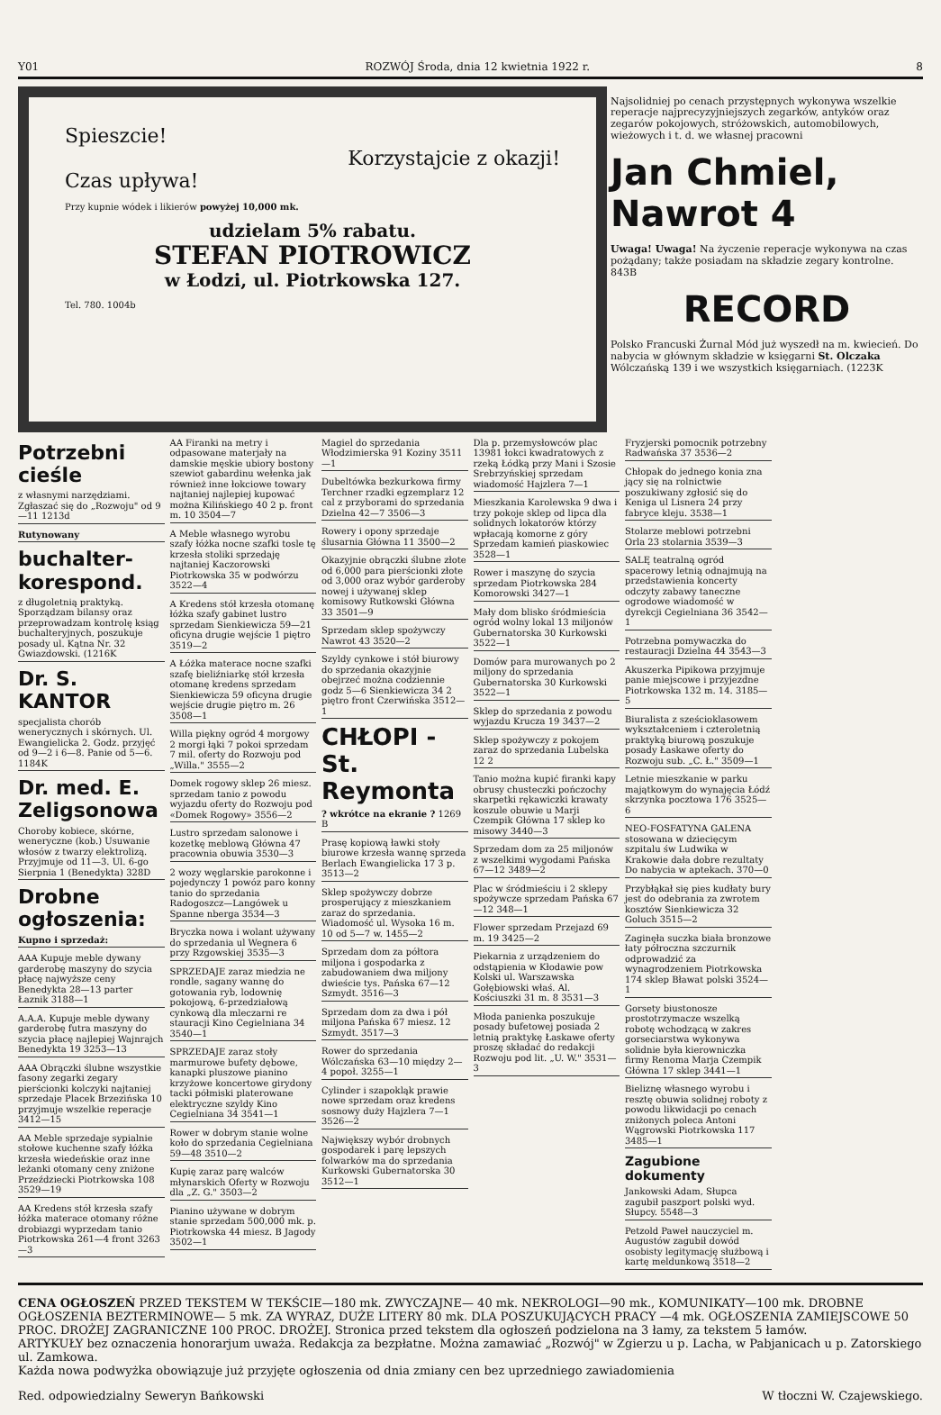Y01 ROZWÓJ Środa, dnia 12 kwietnia 1922 r. 8
Spieszcie!
Korzystajcie z okazji!
Czas upływa!
Przy kupnie wódek i likierów powyżej 10,000 mk.
udzielam 5% rabatu.
STEFAN PIOTROWICZ
w Łodzi, ul. Piotrkowska 127.
Tel. 780. 1004b
Najsolidniej po cenach przystępnych wykonywa wszelkie reperacje najprecyzyjniejszych zegarków, antyków oraz zegarów pokojowych, stróżowskich, automobilowych, wieżowych i t. d. we własnej pracowni
Jan Chmiel, Nawrot 4
Uwaga! Uwaga! Na życzenie reperacje wykonywa na czas pożądany; także posiadam na składzie zegary kontrolne. 843B
RECORD
Polsko Francuski Żurnal Mód już wyszedł na m. kwiecień. Do nabycia w głównym składzie w księgarni St. Olczaka Wólczańską 139 i we wszystkich księgarniach. (1223K
Potrzebni cieśle
z własnymi narzędziami. Zgłaszać się do „Rozwoju" od 9—11 1213d
Rutynowany
buchalter-korespond.
z długoletnią praktyką. Sporządzam bilansy oraz przeprowadzam kontrolę ksiąg buchalteryjnych, poszukuje posady ul. Kątna Nr. 32 Gwiazdowski. (1216K
Dr. S. KANTOR
specjalista chorób wenerycznych i skórnych. Ul. Ewangielicka 2. Godz. przyjęć od 9—2 i 6—8. Panie od 5—6. 1184K
Dr. med. E. Zeligsonowa
Choroby kobiece, skórne, weneryczne (kob.) Usuwanie włosów z twarzy elektrolizą. Przyjmuje od 11—3. Ul. 6-go Sierpnia 1 (Benedykta) 328D
Drobne ogłoszenia:
Kupno i sprzedaż:
AAA Kupuje meble dywany garderobę maszyny do szycia płacę najwyższe ceny Benedykta 28—13 parter Łaznik 3188—1
A.A.A. Kupuje meble dywany garderobę futra maszyny do szycia płacę najlepiej Wajnrajch Benedykta 19 3253—13
AAA Obrączki ślubne wszystkie fasony zegarki zegary pierścionki kolczyki najtaniej sprzedaje Placek Brzezińska 10 przyjmuje wszelkie reperacje 3412—15
AA Meble sprzedaje sypialnie stołowe kuchenne szafy łóżka krzesła wiedeńskie oraz inne leżanki otomany ceny zniżone Przeździecki Piotrkowska 108 3529—19
AA Kredens stół krzesła szafy łóżka materace otomany różne drobiazgi wyprzedam tanio Piotrkowska 261—4 front 3263—3
AA Firanki na metry i odpasowane materjały na damskie męskie ubiory bostony szewiot gabardinu wełenka jak również inne łokciowe towary najtaniej najlepiej kupować można Kilińskiego 40 2 p. front m. 10 3504—7
A Meble własnego wyrobu szafy łóżka nocne szafki tosle tę krzesła stoliki sprzedaję najtaniej Kaczorowski Piotrkowska 35 w podwórzu 3522—4
A Kredens stół krzesła otomanę łóżka szafy gabinet lustro sprzedam Sienkiewicza 59—21 oficyna drugie wejście 1 piętro 3519—2
A Łóżka materace nocne szafki szafę bieliźniarkę stół krzesła otomanę kredens sprzedam Sienkiewicza 59 oficyna drugie wejście drugie piętro m. 26 3508—1
Willa piękny ogród 4 morgowy 2 morgi łąki 7 pokoi sprzedam 7 mil. oferty do Rozwoju pod „Willa." 3555—2
Domek rogowy sklep 26 miesz. sprzedam tanio z powodu wyjazdu oferty do Rozwoju pod «Domek Rogowy» 3556—2
Lustro sprzedam salonowe i kozetkę meblową Główna 47 pracownia obuwia 3530—3
2 wozy węglarskie parokonne i pojedynczy 1 powóz paro konny tanio do sprzedania Radogoszcz—Langówek u Spanne nberga 3534—3
Bryczka nowa i wolant używany do sprzedania ul Wegnera 6 przy Rzgowskiej 3535—3
SPRZEDAJE zaraz miedzia ne rondle, sagany wannę do gotowania ryb, lodownię pokojową, 6-przedziałową cynkową dla mleczarni re stauracji Kino Cegielniana 34 3540—1
SPRZEDAJE zaraz stoły marmurowe bufety dębowe, kanapki pluszowe pianino krzyżowe koncertowe girydony tacki półmiski platerowane elektryczne szyldy Kino Cegielniana 34 3541—1
Rower w dobrym stanie wolne koło do sprzedania Cegielniana 59—48 3510—2
Kupię zaraz parę walców młynarskich Oferty w Rozwoju dla „Z. G." 3503—2
Pianino używane w dobrym stanie sprzedam 500,000 mk. p. Piotrkowska 44 miesz. B Jagody 3502—1
Magiel do sprzedania Włodzimierska 91 Koziny 3511—1
Dubeltówka bezkurkowa firmy Terchner rzadki egzemplarz 12 cal z przyborami do sprzedania Dzielna 42—7 3506—3
Rowery i opony sprzedaje ślusarnia Główna 11 3500—2
Okazyjnie obrączki ślubne złote od 6,000 para pierścionki złote od 3,000 oraz wybór garderoby nowej i używanej sklep komisowy Rutkowski Główna 33 3501—9
Sprzedam sklep spożywczy Nawrot 43 3520—2
Szyldy cynkowe i stół biurowy do sprzedania okazyjnie obejrzeć można codziennie godz 5—6 Sienkiewicza 34 2 piętro front Czerwińska 3512—1
CHŁOPI - St. Reymonta
? wkrótce na ekranie ? 1269 B
Prasę kopiową ławki stoły biurowe krzesła wannę sprzeda Berlach Ewangielicka 17 3 p. 3513—2
Sklep spożywczy dobrze prosperujący z mieszkaniem zaraz do sprzedania. Wiadomość ul. Wysoka 16 m. 10 od 5—7 w. 1455—2
Sprzedam dom za półtora miljona i gospodarka z zabudowaniem dwa miljony dwieście tys. Pańska 67—12 Szmydt. 3516—3
Sprzedam dom za dwa i pół miljona Pańska 67 miesz. 12 Szmydt. 3517—3
Rower do sprzedania Wólczańska 63—10 między 2—4 popoł. 3255—1
Cylinder i szapokląk prawie nowe sprzedam oraz kredens sosnowy duży Hajzlera 7—1 3526—2
Największy wybór drobnych gospodarek i parę lepszych folwarków ma do sprzedania Kurkowski Gubernatorska 30 3512—1
Dla p. przemysłowców plac 13981 łokci kwadratowych z rzeką Łódką przy Mani i Szosie Srebrzyńskiej sprzedam wiadomość Hajzlera 7—1
Mieszkania Karolewska 9 dwa i trzy pokoje sklep od lipca dla solidnych lokatorów którzy wpłacają komorne z góry Sprzedam kamień piaskowiec 3528—1
Rower i maszynę do szycia sprzedam Piotrkowska 284 Komorowski 3427—1
Mały dom blisko śródmieścia ogród wolny lokal 13 miljonów Gubernatorska 30 Kurkowski 3522—1
Domów para murowanych po 2 miljony do sprzedania Gubernatorska 30 Kurkowski 3522—1
Sklep do sprzedania z powodu wyjazdu Krucza 19 3437—2
Sklep spożywczy z pokojem zaraz do sprzedania Lubelska 12 2
Tanio można kupić firanki kapy obrusy chusteczki pończochy skarpetki rękawiczki krawaty koszule obuwie u Marji Czempik Główna 17 sklep ko misowy 3440—3
Sprzedam dom za 25 miljonów z wszelkimi wygodami Pańska 67—12 3489—2
Plac w śródmieściu i 2 sklepy spożywcze sprzedam Pańska 67—12 348—1
Flower sprzedam Przejazd 69 m. 19 3425—2
Piekarnia z urządzeniem do odstąpienia w Kłodawie pow Kolski ul. Warszawska Gołębiowski właś. Al. Kościuszki 31 m. 8 3531—3
Młoda panienka poszukuje posady bufetowej posiada 2 letnią praktykę Łaskawe oferty proszę składać do redakcji Rozwoju pod lit. „U. W." 3531—3
Fryzjerski pomocnik potrzebny Radwańska 37 3536—2
Chłopak do jednego konia zna jący się na rolnictwie poszukiwany zgłosić się do Keniga ul Lisnera 24 przy fabryce kleju. 3538—1
Stolarze meblowi potrzebni Orla 23 stolarnia 3539—3
SALĘ teatralną ogród spacerowy letnią odnajmują na przedstawienia koncerty odczyty zabawy taneczne ogrodowe wiadomość w dyrekcji Cegielniana 36 3542—1
Potrzebna pomywaczka do restauracji Dzielna 44 3543—3
Akuszerka Pipikowa przyjmuje panie miejscowe i przyjezdne Piotrkowska 132 m. 14. 3185—5
Biuralista z sześcioklasowem wykształceniem i czteroletnią praktyką biurową poszukuje posady Łaskawe oferty do Rozwoju sub. „C. Ł." 3509—1
Letnie mieszkanie w parku majątkowym do wynajęcia Łódź skrzynka pocztowa 176 3525—6
NEO-FOSFATYNA GALENA stosowana w dziecięcym szpitalu św Ludwika w Krakowie dała dobre rezultaty Do nabycia w aptekach. 370—0
Przybłąkał się pies kudłaty bury jest do odebrania za zwrotem kosztów Sienkiewicza 32 Goluch 3515—2
Zaginęła suczka biała bronzowe łaty półroczna szczurnik odprowadzić za wynagrodzeniem Piotrkowska 174 sklep Bławat polski 3524—1
Gorsety biustonosze prostotrzymacze wszelką robotę wchodzącą w zakres gorseciarstwa wykonywa solidnie była kierowniczka firmy Renoma Marja Czempik Główna 17 sklep 3441—1
Bieliznę własnego wyrobu i resztę obuwia solidnej roboty z powodu likwidacji po cenach zniżonych poleca Antoni Wągrowski Piotrkowska 117 3485—1
Zagubione dokumenty
Jankowski Adam, Słupca zagubił paszport polski wyd. Słupcy. 5548—3
Petzold Paweł nauczyciel m. Augustów zagubił dowód osobisty legitymację służbową i kartę meldunkową 3518—2
CENA OGŁOSZEŃ PRZED TEKSTEM W TEKŚCIE—180 mk. ZWYCZAJNE— 40 mk. NEKROLOGI—90 mk., KOMUNIKATY—100 mk. DROBNE OGŁOSZENIA BEZTERMINOWE— 5 mk. ZA WYRAZ, DUŻE LITERY 80 mk. DLA POSZUKUJĄCYCH PRACY —4 mk. OGŁOSZENIA ZAMIEJSCOWE 50 PROC. DROŻEJ ZAGRANICZNE 100 PROC. DROŻEJ. Stronica przed tekstem dla ogłoszeń podzielona na 3 łamy, za tekstem 5 łamów.
ARTYKUŁY bez oznaczenia honorarjum uważa. Redakcja za bezpłatne. Można zamawiać „Rozwój" w Zgierzu u p. Lacha, w Pabjanicach u p. Zatorskiego ul. Zamkowa.
Każda nowa podwyżka obowiązuje już przyjęte ogłoszenia od dnia zmiany cen bez uprzedniego zawiadomienia
Red. odpowiedzialny Seweryn Bańkowski W tłoczni W. Czajewskiego.